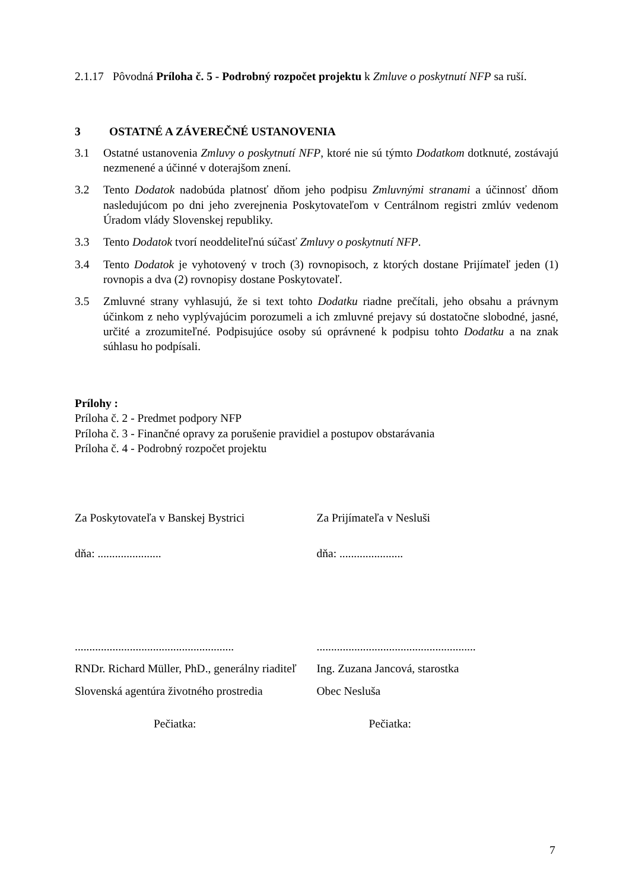2.1.17 Pôvodná Príloha č. 5 - Podrobný rozpočet projektu k Zmluve o poskytnutí NFP sa ruší.
3 OSTATNÉ A ZÁVEREČNÉ USTANOVENIA
3.1 Ostatné ustanovenia Zmluvy o poskytnutí NFP, ktoré nie sú týmto Dodatkom dotknuté, zostávajú nezmenené a účinné v doterajšom znení.
3.2 Tento Dodatok nadobúda platnosť dňom jeho podpisu Zmluvnými stranami a účinnosť dňom nasledujúcom po dni jeho zverejnenia Poskytovateľom v Centrálnom registri zmlúv vedenom Úradom vlády Slovenskej republiky.
3.3 Tento Dodatok tvorí neoddeliteľnú súčasť Zmluvy o poskytnutí NFP.
3.4 Tento Dodatok je vyhotovený v troch (3) rovnopisoch, z ktorých dostane Prijímateľ jeden (1) rovnopis a dva (2) rovnopisy dostane Poskytovateľ.
3.5 Zmluvné strany vyhlasujú, že si text tohto Dodatku riadne prečítali, jeho obsahu a právnym účinkom z neho vyplývajúcim porozumeli a ich zmluvné prejavy sú dostatočne slobodné, jasné, určité a zrozumiteľné. Podpisujúce osoby sú oprávnené k podpisu tohto Dodatku a na znak súhlasu ho podpísali.
Prílohy :
Príloha č. 2 - Predmet podpory NFP
Príloha č. 3 - Finančné opravy za porušenie pravidiel a postupov obstarávania
Príloha č. 4 - Podrobný rozpočet projektu
Za Poskytovateľa v Banskej Bystrici Za Prijímateľa v Nesluši
dňa: ...................... dňa: ......................
.......................................................
.......................................................
RNDr. Richard Müller, PhD., generálny riaditeľ
Ing. Zuzana Jancová, starostka
Slovenská agentúra životného prostredia Obec Nesluša
Pečiatka: Pečiatka:
7